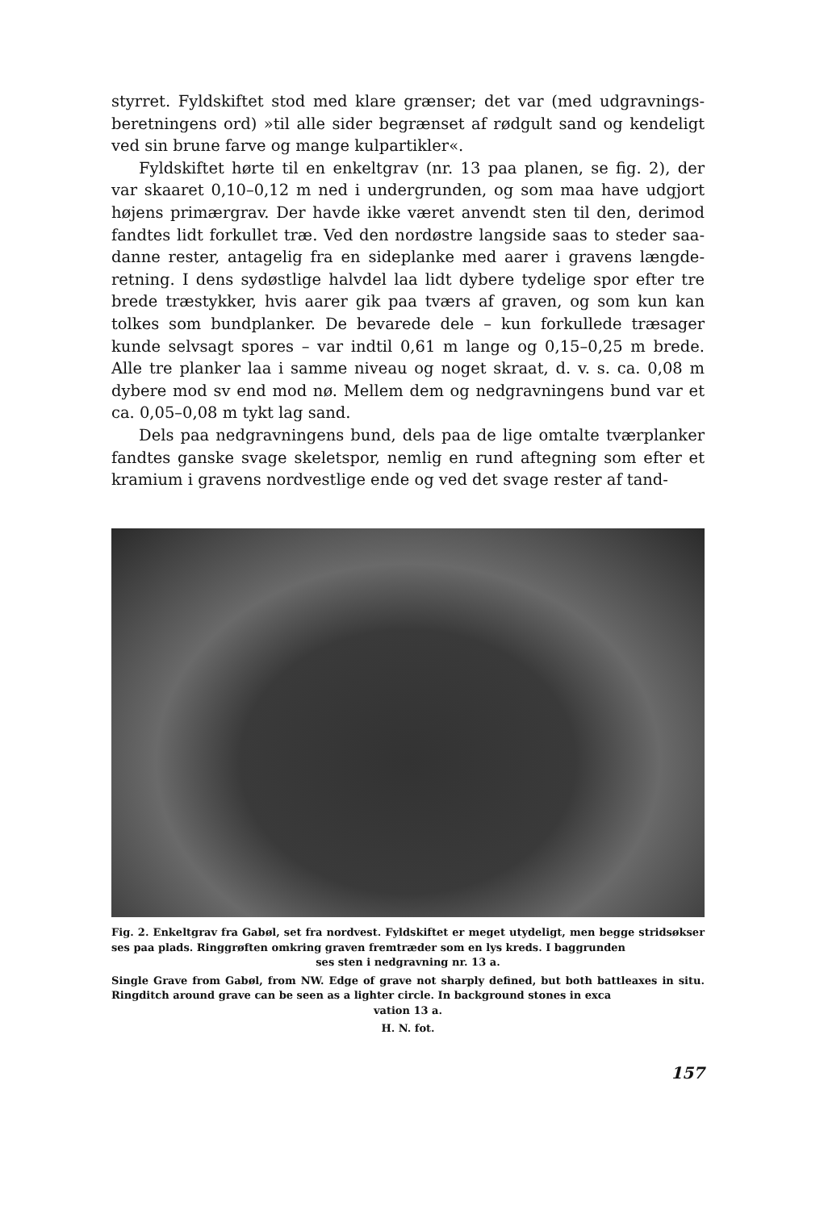styrret. Fyldskiftet stod med klare grænser; det var (med udgravnings­beretningens ord) »til alle sider begrænset af rødgult sand og kendeligt ved sin brune farve og mange kulpartikler«.
Fyldskiftet hørte til en enkeltgrav (nr. 13 paa planen, se fig. 2), der var skaaret 0,10–0,12 m ned i undergrunden, og som maa have udgjort højens primærgrav. Der havde ikke været anvendt sten til den, derimod fandtes lidt forkullet træ. Ved den nordøstre langside saas to steder saa­danne rester, antagelig fra en sideplanke med aarer i gravens længde­retning. I dens sydøstlige halvdel laa lidt dybere tydelige spor efter tre brede træstykker, hvis aarer gik paa tværs af graven, og som kun kan tolkes som bundplanker. De bevarede dele – kun forkullede træsager kunde selvsagt spores – var indtil 0,61 m lange og 0,15–0,25 m brede. Alle tre planker laa i samme niveau og noget skraat, d. v. s. ca. 0,08 m dybere mod sv end mod nø. Mellem dem og nedgravningens bund var et ca. 0,05–0,08 m tykt lag sand.
Dels paa nedgravningens bund, dels paa de lige omtalte tværplanker fandtes ganske svage skeletspor, nemlig en rund aftegning som efter et kramium i gravens nordvestlige ende og ved det svage rester af tand-
Fig. 2. Enkeltgrav fra Gabøl, set fra nordvest. Fyldskiftet er meget utydeligt, men begge strids­økser ses paa plads. Ringgrøften omkring graven fremtræder som en lys kreds. I baggrunden
ses sten i nedgravning nr. 13 a.
Single Grave from Gabøl, from NW. Edge of grave not sharply defined, but both battleaxes in situ. Ringditch around grave can be seen as a lighter circle. In background stones in exca­
vation 13 a.
H. N. fot.
157